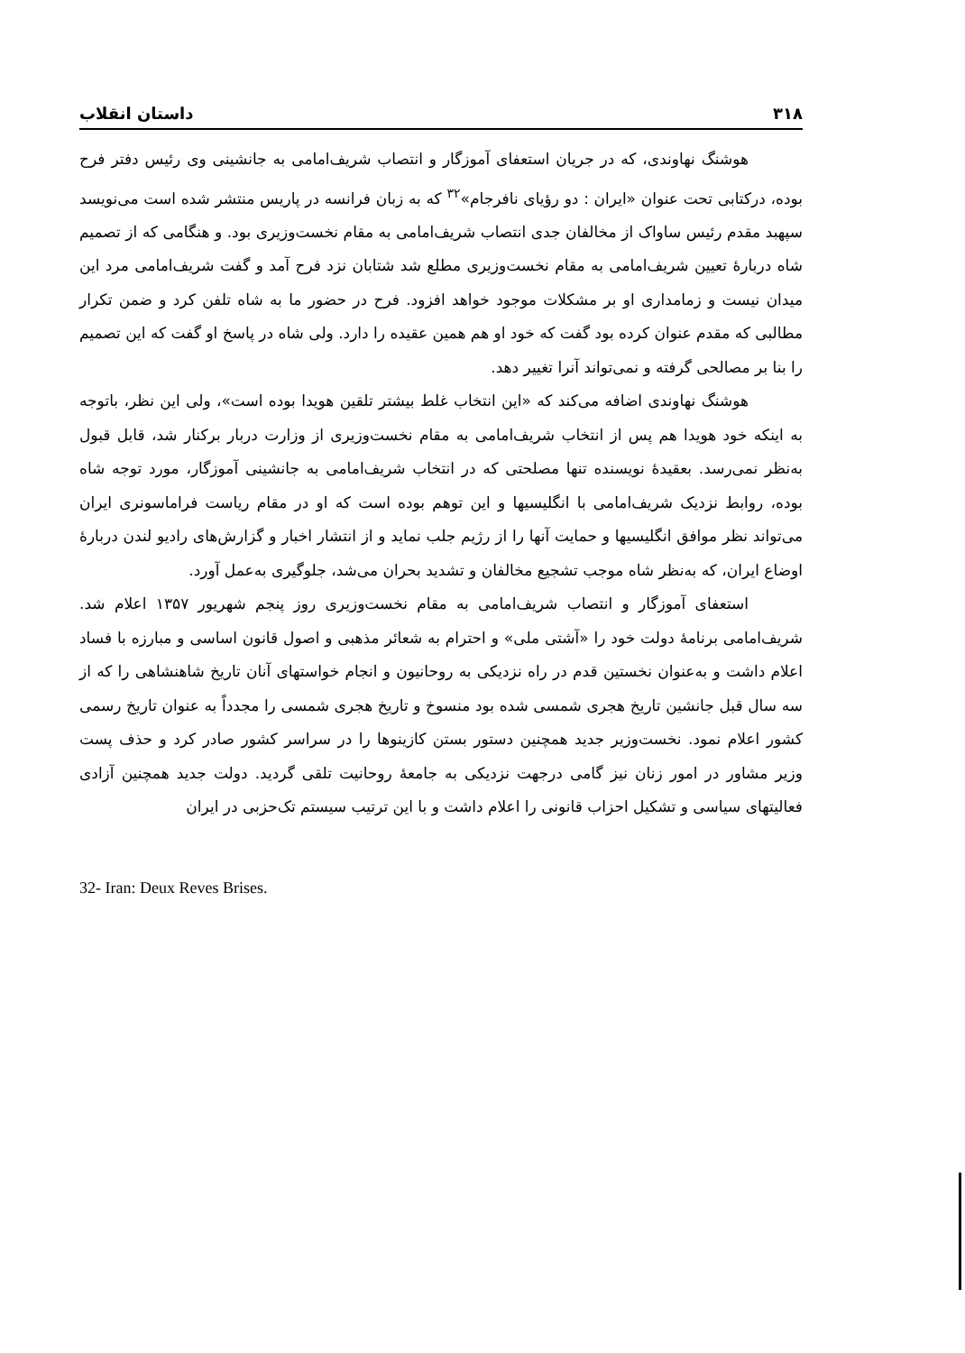۳۱۸ داستان انقلاب
هوشنگ نهاوندی، که در جریان استعفای آموزگار و انتصاب شریف‌امامی به جانشینی وی رئیس دفتر فرح بوده، درکتابی تحت عنوان «ایران : دو رؤیای نافرجام»<sup>۳۲</sup> که به زبان فرانسه در پاریس منتشر شده است می‌نویسد سپهبد مقدم رئیس ساواک از مخالفان جدی انتصاب شریف‌امامی به مقام نخست‌وزیری بود. و هنگامی که از تصمیم شاه دربارهٔ تعیین شریف‌امامی به مقام نخست‌وزیری مطلع شد شتابان نزد فرح آمد و گفت شریف‌امامی مرد این میدان نیست و زمامداری او بر مشکلات موجود خواهد افزود. فرح در حضور ما به شاه تلفن کرد و ضمن تکرار مطالبی که مقدم عنوان کرده بود گفت که خود او هم همین عقیده را دارد. ولی شاه در پاسخ او گفت که این تصمیم را بنا بر مصالحی گرفته و نمی‌تواند آنرا تغییر دهد.
هوشنگ نهاوندی اضافه می‌کند که «این انتخاب غلط بیشتر تلقین هویدا بوده است»، ولی این نظر، باتوجه به اینکه خود هویدا هم پس از انتخاب شریف‌امامی به مقام نخست‌وزیری از وزارت دربار برکنار شد، قابل قبول به‌نظر نمی‌رسد. بعقیدهٔ نویسنده تنها مصلحتی که در انتخاب شریف‌امامی به جانشینی آموزگار، مورد توجه شاه بوده، روابط نزدیک شریف‌امامی با انگلیسیها و این توهم بوده است که او در مقام ریاست فراماسونری ایران می‌تواند نظر موافق انگلیسیها و حمایت آنها را از رژیم جلب نماید و از انتشار اخبار و گزارش‌های رادیو لندن دربارهٔ اوضاع ایران، که به‌نظر شاه موجب تشجیع مخالفان و تشدید بحران می‌شد، جلوگیری به‌عمل آورد.
استعفای آموزگار و انتصاب شریف‌امامی به مقام نخست‌وزیری روز پنجم شهریور ۱۳۵۷ اعلام شد. شریف‌امامی برنامهٔ دولت خود را «آشتی ملی» و احترام به شعائر مذهبی و اصول قانون اساسی و مبارزه با فساد اعلام داشت و به‌عنوان نخستین قدم در راه نزدیکی به روحانیون و انجام خواستهای آنان تاریخ شاهنشاهی را که از سه سال قبل جانشین تاریخ هجری شمسی شده بود منسوخ و تاریخ هجری شمسی را مجدداً به عنوان تاریخ رسمی کشور اعلام نمود. نخست‌وزیر جدید همچنین دستور بستن کازینوها را در سراسر کشور صادر کرد و حذف پست وزیر مشاور در امور زنان نیز گامی درجهت نزدیکی به جامعهٔ روحانیت تلقی گردید. دولت جدید همچنین آزادی فعالیتهای سیاسی و تشکیل احزاب قانونی را اعلام داشت و با این ترتیب سیستم تک‌حزبی در ایران
32- Iran: Deux Reves Brises.